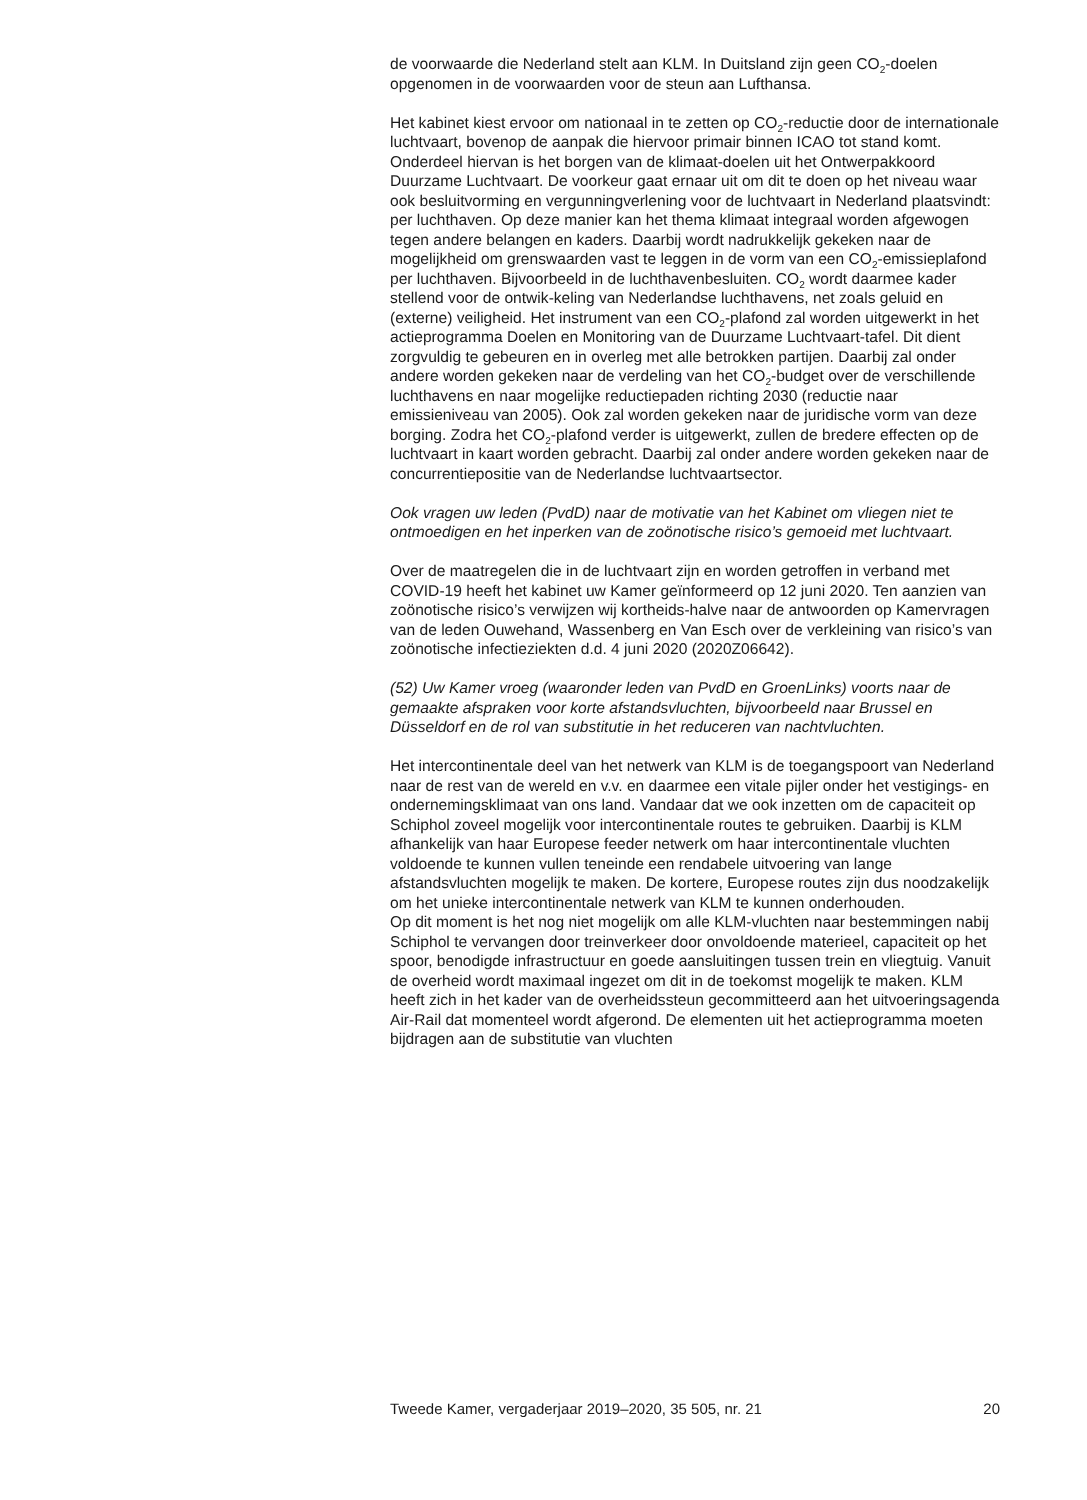de voorwaarde die Nederland stelt aan KLM. In Duitsland zijn geen CO<sub>2</sub>-doelen opgenomen in de voorwaarden voor de steun aan Lufthansa.
Het kabinet kiest ervoor om nationaal in te zetten op CO<sub>2</sub>-reductie door de internationale luchtvaart, bovenop de aanpak die hiervoor primair binnen ICAO tot stand komt. Onderdeel hiervan is het borgen van de klimaat-doelen uit het Ontwerpakkoord Duurzame Luchtvaart. De voorkeur gaat ernaar uit om dit te doen op het niveau waar ook besluitvorming en vergunningverlening voor de luchtvaart in Nederland plaatsvindt: per luchthaven. Op deze manier kan het thema klimaat integraal worden afgewogen tegen andere belangen en kaders. Daarbij wordt nadrukkelijk gekeken naar de mogelijkheid om grenswaarden vast te leggen in de vorm van een CO<sub>2</sub>-emissieplafond per luchthaven. Bijvoorbeeld in de luchthavenbesluiten. CO<sub>2</sub> wordt daarmee kader stellend voor de ontwik-keling van Nederlandse luchthavens, net zoals geluid en (externe) veiligheid. Het instrument van een CO<sub>2</sub>-plafond zal worden uitgewerkt in het actieprogramma Doelen en Monitoring van de Duurzame Luchtvaart-tafel. Dit dient zorgvuldig te gebeuren en in overleg met alle betrokken partijen. Daarbij zal onder andere worden gekeken naar de verdeling van het CO<sub>2</sub>-budget over de verschillende luchthavens en naar mogelijke reductiepaden richting 2030 (reductie naar emissieniveau van 2005). Ook zal worden gekeken naar de juridische vorm van deze borging. Zodra het CO<sub>2</sub>-plafond verder is uitgewerkt, zullen de bredere effecten op de luchtvaart in kaart worden gebracht. Daarbij zal onder andere worden gekeken naar de concurrentiepositie van de Nederlandse luchtvaartsector.
Ook vragen uw leden (PvdD) naar de motivatie van het Kabinet om vliegen niet te ontmoedigen en het inperken van de zoönotische risico’s gemoeid met luchtvaart.
Over de maatregelen die in de luchtvaart zijn en worden getroffen in verband met COVID-19 heeft het kabinet uw Kamer geïnformeerd op 12 juni 2020. Ten aanzien van zoönotische risico’s verwijzen wij kortheids-halve naar de antwoorden op Kamervragen van de leden Ouwehand, Wassenberg en Van Esch over de verkleining van risico’s van zoönotische infectieziekten d.d. 4 juni 2020 (2020Z06642).
(52) Uw Kamer vroeg (waaronder leden van PvdD en GroenLinks) voorts naar de gemaakte afspraken voor korte afstandsvluchten, bijvoorbeeld naar Brussel en Düsseldorf en de rol van substitutie in het reduceren van nachtvluchten.
Het intercontinentale deel van het netwerk van KLM is de toegangspoort van Nederland naar de rest van de wereld en v.v. en daarmee een vitale pijler onder het vestigings- en ondernemingsklimaat van ons land. Vandaar dat we ook inzetten om de capaciteit op Schiphol zoveel mogelijk voor intercontinentale routes te gebruiken. Daarbij is KLM afhankelijk van haar Europese feeder netwerk om haar intercontinentale vluchten voldoende te kunnen vullen teneinde een rendabele uitvoering van lange afstandsvluchten mogelijk te maken. De kortere, Europese routes zijn dus noodzakelijk om het unieke intercontinentale netwerk van KLM te kunnen onderhouden.
Op dit moment is het nog niet mogelijk om alle KLM-vluchten naar bestemmingen nabij Schiphol te vervangen door treinverkeer door onvoldoende materieel, capaciteit op het spoor, benodigde infrastructuur en goede aansluitingen tussen trein en vliegtuig. Vanuit de overheid wordt maximaal ingezet om dit in de toekomst mogelijk te maken. KLM heeft zich in het kader van de overheidssteun gecommitteerd aan het uitvoeringsagenda Air-Rail dat momenteel wordt afgerond. De elementen uit het actieprogramma moeten bijdragen aan de substitutie van vluchten
Tweede Kamer, vergaderjaar 2019–2020, 35 505, nr. 21 20